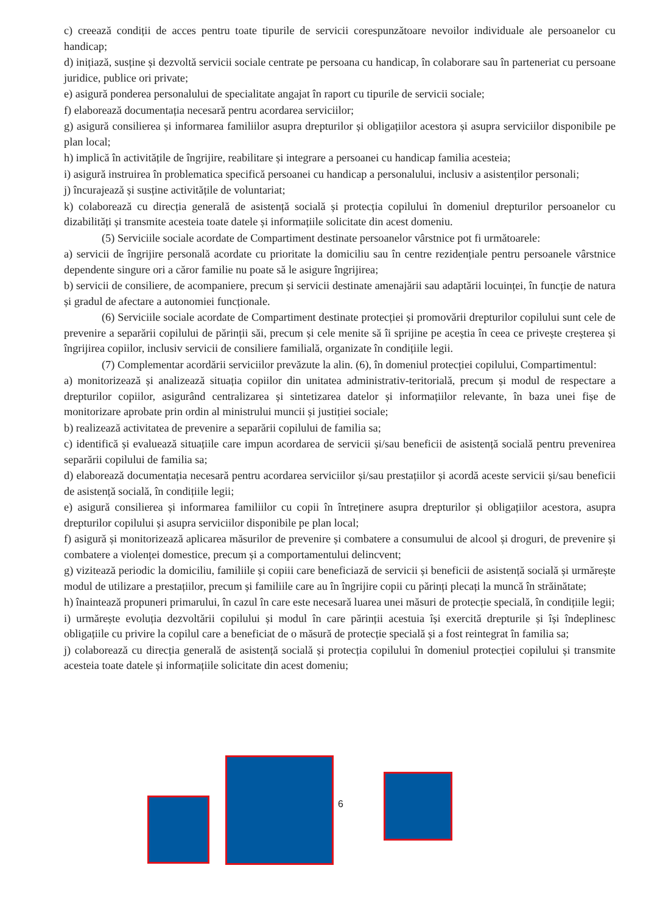c) creează condiții de acces pentru toate tipurile de servicii corespunzătoare nevoilor individuale ale persoanelor cu handicap;
d) inițiază, susține și dezvoltă servicii sociale centrate pe persoana cu handicap, în colaborare sau în parteneriat cu persoane juridice, publice ori private;
e) asigură ponderea personalului de specialitate angajat în raport cu tipurile de servicii sociale;
f) elaborează documentația necesară pentru acordarea serviciilor;
g) asigură consilierea și informarea familiilor asupra drepturilor și obligațiilor acestora și asupra serviciilor disponibile pe plan local;
h) implică în activitățile de îngrijire, reabilitare și integrare a persoanei cu handicap familia acesteia;
i) asigură instruirea în problematica specifică persoanei cu handicap a personalului, inclusiv a asistenților personali;
j) încurajează și susține activitățile de voluntariat;
k) colaborează cu direcția generală de asistență socială și protecția copilului în domeniul drepturilor persoanelor cu dizabilități și transmite acesteia toate datele și informațiile solicitate din acest domeniu.
(5) Serviciile sociale acordate de Compartiment destinate persoanelor vârstnice pot fi următoarele:
a) servicii de îngrijire personală acordate cu prioritate la domiciliu sau în centre rezidențiale pentru persoanele vârstnice dependente singure ori a căror familie nu poate să le asigure îngrijirea;
b) servicii de consiliere, de acompaniere, precum și servicii destinate amenajării sau adaptării locuinței, în funcție de natura și gradul de afectare a autonomiei funcționale.
(6) Serviciile sociale acordate de Compartiment destinate protecției și promovării drepturilor copilului sunt cele de prevenire a separării copilului de părinții săi, precum și cele menite să îi sprijine pe aceștia în ceea ce privește creșterea și îngrijirea copiilor, inclusiv servicii de consiliere familială, organizate în condițiile legii.
(7) Complementar acordării serviciilor prevăzute la alin. (6), în domeniul protecției copilului, Compartimentul:
a) monitorizează și analizează situația copiilor din unitatea administrativ-teritorială, precum și modul de respectare a drepturilor copiilor, asigurând centralizarea și sintetizarea datelor și informațiilor relevante, în baza unei fișe de monitorizare aprobate prin ordin al ministrului muncii și justiției sociale;
b) realizează activitatea de prevenire a separării copilului de familia sa;
c) identifică și evaluează situațiile care impun acordarea de servicii și/sau beneficii de asistență socială pentru prevenirea separării copilului de familia sa;
d) elaborează documentația necesară pentru acordarea serviciilor și/sau prestațiilor și acordă aceste servicii și/sau beneficii de asistență socială, în condițiile legii;
e) asigură consilierea și informarea familiilor cu copii în întreținere asupra drepturilor și obligațiilor acestora, asupra drepturilor copilului și asupra serviciilor disponibile pe plan local;
f) asigură și monitorizează aplicarea măsurilor de prevenire și combatere a consumului de alcool și droguri, de prevenire și combatere a violenței domestice, precum și a comportamentului delincvent;
g) vizitează periodic la domiciliu, familiile și copiii care beneficiază de servicii și beneficii de asistență socială și urmărește modul de utilizare a prestațiilor, precum și familiile care au în îngrijire copii cu părinți plecați la muncă în străinătate;
h) înaintează propuneri primarului, în cazul în care este necesară luarea unei măsuri de protecție specială, în condițiile legii;
i) urmărește evoluția dezvoltării copilului și modul în care părinții acestuia își exercită drepturile și își îndeplinesc obligațiile cu privire la copilul care a beneficiat de o măsură de protecție specială și a fost reintegrat în familia sa;
j) colaborează cu direcția generală de asistență socială și protecția copilului în domeniul protecției copilului și transmite acesteia toate datele și informațiile solicitate din acest domeniu;
6